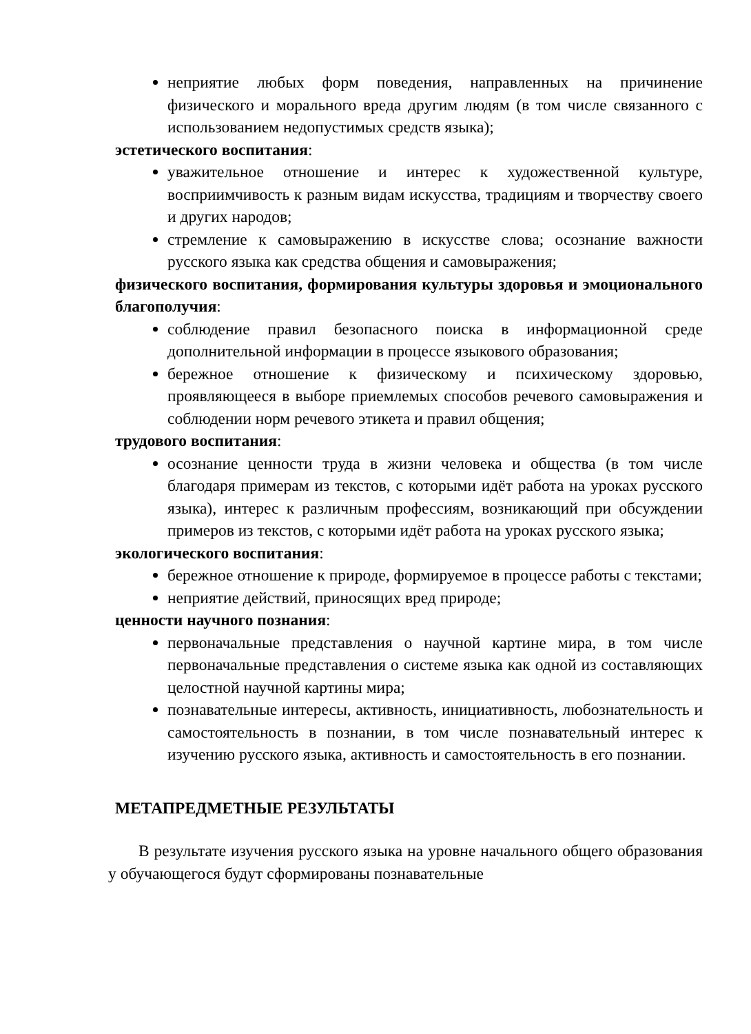неприятие любых форм поведения, направленных на причинение физического и морального вреда другим людям (в том числе связанного с использованием недопустимых средств языка);
эстетического воспитания:
уважительное отношение и интерес к художественной культуре, восприимчивость к разным видам искусства, традициям и творчеству своего и других народов;
стремление к самовыражению в искусстве слова; осознание важности русского языка как средства общения и самовыражения;
физического воспитания, формирования культуры здоровья и эмоционального благополучия:
соблюдение правил безопасного поиска в информационной среде дополнительной информации в процессе языкового образования;
бережное отношение к физическому и психическому здоровью, проявляющееся в выборе приемлемых способов речевого самовыражения и соблюдении норм речевого этикета и правил общения;
трудового воспитания:
осознание ценности труда в жизни человека и общества (в том числе благодаря примерам из текстов, с которыми идёт работа на уроках русского языка), интерес к различным профессиям, возникающий при обсуждении примеров из текстов, с которыми идёт работа на уроках русского языка;
экологического воспитания:
бережное отношение к природе, формируемое в процессе работы с текстами;
неприятие действий, приносящих вред природе;
ценности научного познания:
первоначальные представления о научной картине мира, в том числе первоначальные представления о системе языка как одной из составляющих целостной научной картины мира;
познавательные интересы, активность, инициативность, любознательность и самостоятельность в познании, в том числе познавательный интерес к изучению русского языка, активность и самостоятельность в его познании.
МЕТАПРЕДМЕТНЫЕ РЕЗУЛЬТАТЫ
В результате изучения русского языка на уровне начального общего образования у обучающегося будут сформированы познавательные